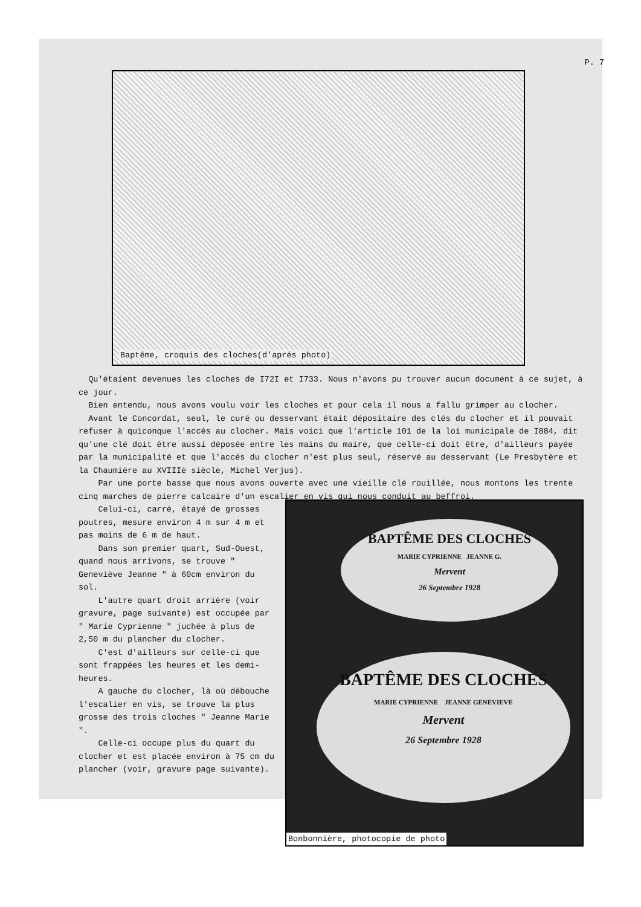P. 7
Baptême, croquis des cloches(d'aprés photo)
Qu'étaient devenues les cloches de I72I et I733. Nous n'avons pu trouver aucun document à ce sujet, à ce jour.
Bien entendu, nous avons voulu voir les cloches et pour cela il nous a fallu grimper au clocher.
Avant le Concordat, seul, le curé ou desservant était dépositaire des clés du clocher et il pouvait refuser à quiconque l'accés au clocher. Mais voici que l'article 101 de la loi municipale de I884, dit qu'une clé doit être aussi déposée entre les mains du maire, que celle-ci doit être, d'ailleurs payée par la municipalité et que l'accés du clocher n'est plus seul, réservé au desservant (Le Presbytère et la Chaumière au XVIIIè siècle, Michel Verjus).
Par une porte basse que nous avons ouverte avec une vieille clé rouillée, nous montons les trente cinq marches de pierre calcaire d'un escalier en vis qui nous conduit au beffroi.
Celui-ci, carré, étayé de grosses poutres, mesure environ 4 m sur 4 m et pas moins de 6 m de haut.
Dans son premier quart, Sud-Ouest, quand nous arrivons, se trouve " Geneviève Jeanne " à 60cm environ du sol.
L'autre quart droit arrière (voir gravure, page suivante) est occupée par " Marie Cyprienne " juchée à plus de 2,50 m du plancher du clocher.
C'est d'ailleurs sur celle-ci que sont frappées les heures et les demi-heures.
A gauche du clocher, là où débouche l'escalier en vis, se trouve la plus grosse des trois cloches " Jeanne Marie ".
Celle-ci occupe plus du quart du clocher et est placée environ à 75 cm du plancher (voir, gravure page suivante).
BAPTÊME DES CLOCHES
MARIE CYPRIENNE JEANNE G.
Mervent
26 Septembre 1928
BAPTÊME DES CLOCHES
MARIE CYPRIENNE JEANNE GENEVIEVE
Mervent
26 Septembre 1928
Bonbonnière, photocopie de photo